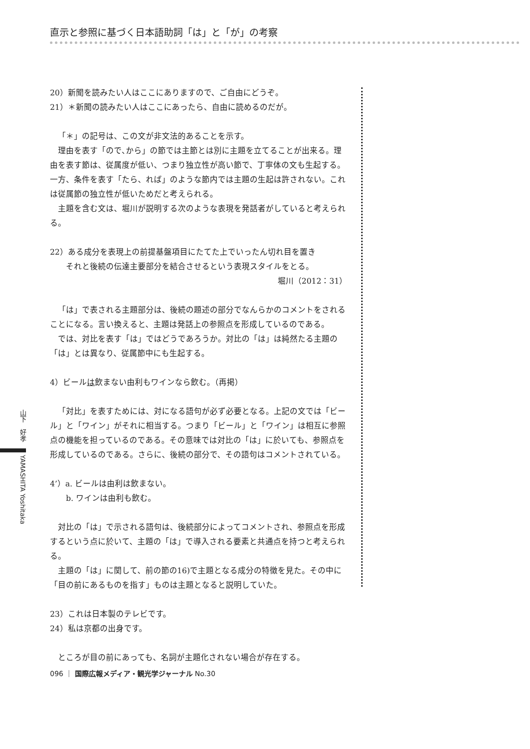直示と参照に基づく日本語助詞「は」と「が」の考察
20）新聞を読みたい人はここにありますので、ご自由にどうぞ。
21）＊新聞の読みたい人はここにあったら、自由に読めるのだが。
「＊」の記号は、この文が非文法的あることを示す。
理由を表す「ので､から」の節では主節とは別に主題を立てることが出来る。理由を表す節は、従属度が低い、つまり独立性が高い節で、丁寧体の文も生起する。一方、条件を表す「たら、れば」のような節内では主題の生起は許されない。これは従属節の独立性が低いためだと考えられる。
主題を含む文は、堀川が説明する次のような表現を発話者がしていると考えられる。
22）ある成分を表現上の前提基盤項目にたてた上でいったん切れ目を置き
　　それと後続の伝達主要部分を結合させるという表現スタイルをとる。
堀川（2012：31）
「は」で表される主題部分は、後続の題述の部分でなんらかのコメントをされることになる。言い換えると、主題は発話上の参照点を形成しているのである。
では、対比を表す「は」ではどうであろうか。対比の「は」は純然たる主題の「は」とは異なり、従属節中にも生起する。
4）ビールは飲まない由利もワインなら飲む。（再掲）
「対比」を表すためには、対になる語句が必ず必要となる。上記の文では「ビール」と「ワイン」がそれに相当する。つまり「ビール」と「ワイン」は相互に参照点の機能を担っているのである。その意味では対比の「は」に於いても、参照点を形成しているのである。さらに、後続の部分で、その語句はコメントされている。
4’）a. ビールは由利は飲まない。
　　b. ワインは由利も飲む。
対比の「は」で示される語句は、後続部分によってコメントされ、参照点を形成するという点に於いて、主題の「は」で導入される要素と共通点を持つと考えられる。
主題の「は」に関して、前の節の16)で主題となる成分の特徴を見た。その中に「目の前にあるものを指す」ものは主題となると説明していた。
23）これは日本製のテレビです。
24）私は京都の出身です。
ところが目の前にあっても、名詞が主題化されない場合が存在する。
山下　好孝　　YAMASHITA Yoshitaka
096 ｜ 国際広報メディア・観光学ジャーナル No.30